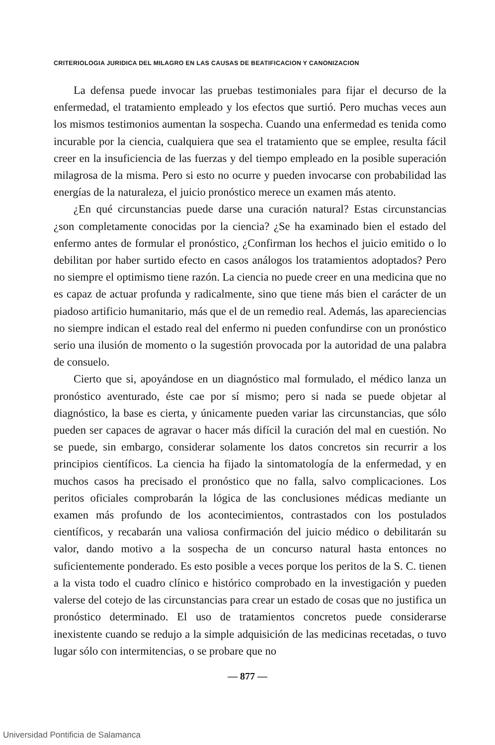CRITERIOLOGIA JURIDICA DEL MILAGRO EN LAS CAUSAS DE BEATIFICACION Y CANONIZACION
La defensa puede invocar las pruebas testimoniales para fijar el decurso de la enfermedad, el tratamiento empleado y los efectos que surtió. Pero muchas veces aun los mismos testimonios aumentan la sospecha. Cuando una enfermedad es tenida como incurable por la ciencia, cualquiera que sea el tratamiento que se emplee, resulta fácil creer en la insuficiencia de las fuerzas y del tiempo empleado en la posible superación milagrosa de la misma. Pero si esto no ocurre y pueden invocarse con probabilidad las energías de la naturaleza, el juicio pronóstico merece un examen más atento.
¿En qué circunstancias puede darse una curación natural? Estas circunstancias ¿son completamente conocidas por la ciencia? ¿Se ha examinado bien el estado del enfermo antes de formular el pronóstico, ¿Confirman los hechos el juicio emitido o lo debilitan por haber surtido efecto en casos análogos los tratamientos adoptados? Pero no siempre el optimismo tiene razón. La ciencia no puede creer en una medicina que no es capaz de actuar profunda y radicalmente, sino que tiene más bien el carácter de un piadoso artificio humanitario, más que el de un remedio real. Además, las apareciencias no siempre indican el estado real del enfermo ni pueden confundirse con un pronóstico serio una ilusión de momento o la sugestión provocada por la autoridad de una palabra de consuelo.
Cierto que si, apoyándose en un diagnóstico mal formulado, el médico lanza un pronóstico aventurado, éste cae por sí mismo; pero si nada se puede objetar al diagnóstico, la base es cierta, y únicamente pueden variar las circunstancias, que sólo pueden ser capaces de agravar o hacer más difícil la curación del mal en cuestión. No se puede, sin embargo, considerar solamente los datos concretos sin recurrir a los principios científicos. La ciencia ha fijado la sintomatología de la enfermedad, y en muchos casos ha precisado el pronóstico que no falla, salvo complicaciones. Los peritos oficiales comprobarán la lógica de las conclusiones médicas mediante un examen más profundo de los acontecimientos, contrastados con los postulados científicos, y recabarán una valiosa confirmación del juicio médico o debilitarán su valor, dando motivo a la sospecha de un concurso natural hasta entonces no suficientemente ponderado. Es esto posible a veces porque los peritos de la S. C. tienen a la vista todo el cuadro clínico e histórico comprobado en la investigación y pueden valerse del cotejo de las circunstancias para crear un estado de cosas que no justifica un pronóstico determinado. El uso de tratamientos concretos puede considerarse inexistente cuando se redujo a la simple adquisición de las medicinas recetadas, o tuvo lugar sólo con intermitencias, o se probare que no
— 877 —
Universidad Pontificia de Salamanca